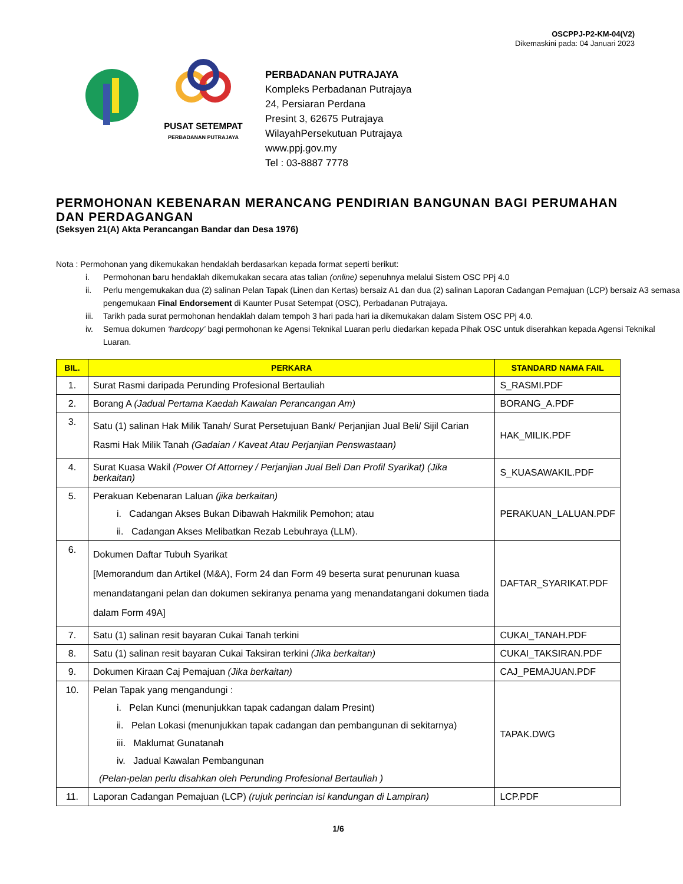OSCPPJ-P2-KM-04(V2)
Dikemaskini pada: 04 Januari 2023
PUSAT SETEMPAT
PERBADANAN PUTRAJAYA
PERBADANAN PUTRAJAYA
Kompleks Perbadanan Putrajaya
24, Persiaran Perdana
Presint 3, 62675 Putrajaya
WilayahPersekutuan Putrajaya
www.ppj.gov.my
Tel : 03-8887 7778
PERMOHONAN KEBENARAN MERANCANG PENDIRIAN BANGUNAN BAGI PERUMAHAN DAN PERDAGANGAN
(Seksyen 21(A) Akta Perancangan Bandar dan Desa 1976)
Nota : Permohonan yang dikemukakan hendaklah berdasarkan kepada format seperti berikut:
i. Permohonan baru hendaklah dikemukakan secara atas talian (online) sepenuhnya melalui Sistem OSC PPj 4.0
ii. Perlu mengemukakan dua (2) salinan Pelan Tapak (Linen dan Kertas) bersaiz A1 dan dua (2) salinan Laporan Cadangan Pemajuan (LCP) bersaiz A3 semasa pengemukaan Final Endorsement di Kaunter Pusat Setempat (OSC), Perbadanan Putrajaya.
iii. Tarikh pada surat permohonan hendaklah dalam tempoh 3 hari pada hari ia dikemukakan dalam Sistem OSC PPj 4.0.
iv. Semua dokumen ‘hardcopy’ bagi permohonan ke Agensi Teknikal Luaran perlu diedarkan kepada Pihak OSC untuk diserahkan kepada Agensi Teknikal Luaran.
| BIL. | PERKARA | STANDARD NAMA FAIL |
| --- | --- | --- |
| 1. | Surat Rasmi daripada Perunding Profesional Bertauliah | S_RASMI.PDF |
| 2. | Borang A (Jadual Pertama Kaedah Kawalan Perancangan Am) | BORANG_A.PDF |
| 3. | Satu (1) salinan Hak Milik Tanah/ Surat Persetujuan Bank/ Perjanjian Jual Beli/ Sijil Carian Rasmi Hak Milik Tanah (Gadaian / Kaveat Atau Perjanjian Penswastaan) | HAK_MILIK.PDF |
| 4. | Surat Kuasa Wakil (Power Of Attorney / Perjanjian Jual Beli Dan Profil Syarikat) (Jika berkaitan) | S_KUASAWAKIL.PDF |
| 5. | Perakuan Kebenaran Laluan (jika berkaitan) i. Cadangan Akses Bukan Dibawah Hakmilik Pemohon; atau ii. Cadangan Akses Melibatkan Rezab Lebuhraya (LLM). | PERAKUAN_LALUAN.PDF |
| 6. | Dokumen Daftar Tubuh Syarikat [Memorandum dan Artikel (M&A), Form 24 dan Form 49 beserta surat penurunan kuasa menandatangani pelan dan dokumen sekiranya penama yang menandatangani dokumen tiada dalam Form 49A] | DAFTAR_SYARIKAT.PDF |
| 7. | Satu (1) salinan resit bayaran Cukai Tanah terkini | CUKAI_TANAH.PDF |
| 8. | Satu (1) salinan resit bayaran Cukai Taksiran terkini (Jika berkaitan) | CUKAI_TAKSIRAN.PDF |
| 9. | Dokumen Kiraan Caj Pemajuan (Jika berkaitan) | CAJ_PEMAJUAN.PDF |
| 10. | Pelan Tapak yang mengandungi : i. Pelan Kunci (menunjukkan tapak cadangan dalam Presint) ii. Pelan Lokasi (menunjukkan tapak cadangan dan pembangunan di sekitarnya) iii. Maklumat Gunatanah iv. Jadual Kawalan Pembangunan (Pelan-pelan perlu disahkan oleh Perunding Profesional Bertauliah ) | TAPAK.DWG |
| 11. | Laporan Cadangan Pemajuan (LCP) (rujuk perincian isi kandungan di Lampiran) | LCP.PDF |
1/6